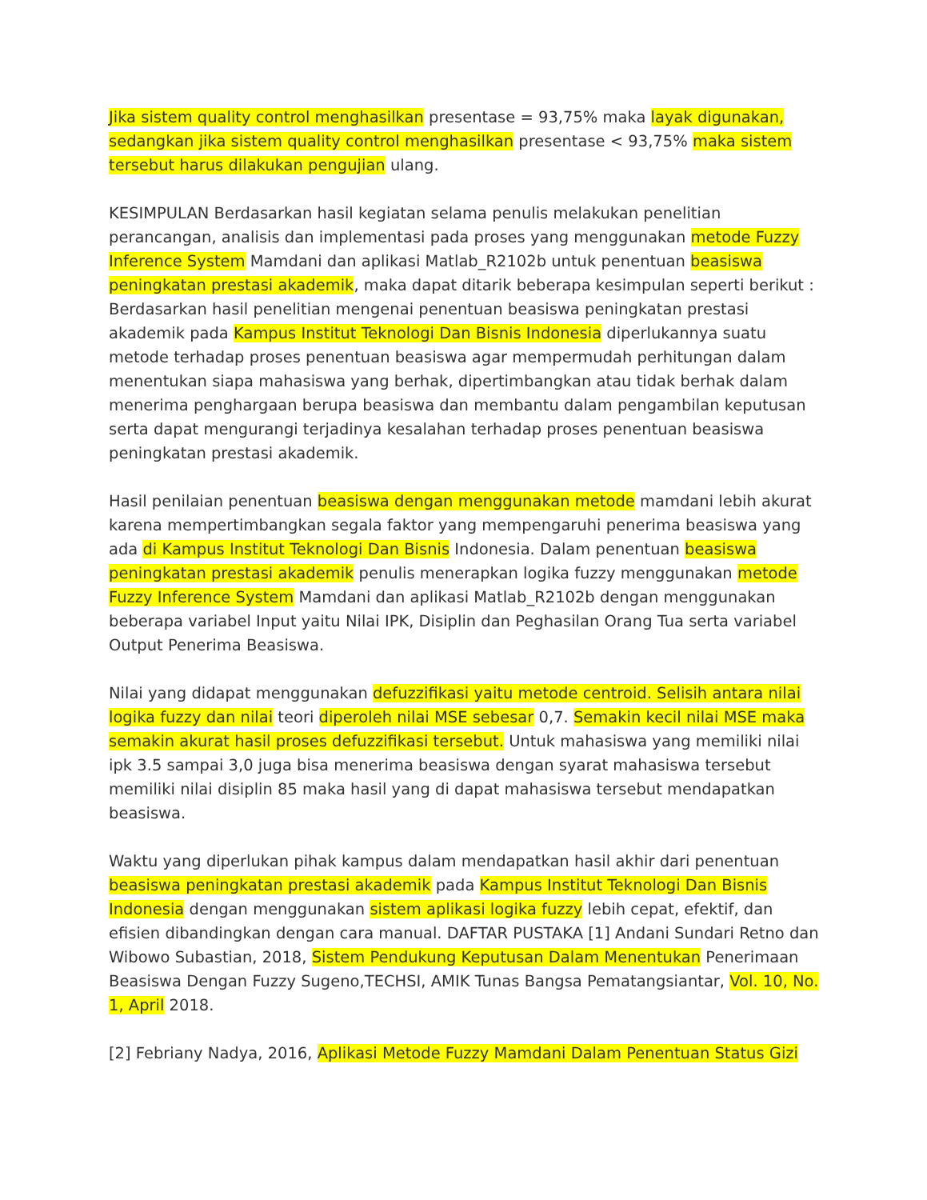Jika sistem quality control menghasilkan presentase = 93,75% maka layak digunakan, sedangkan jika sistem quality control menghasilkan presentase < 93,75% maka sistem tersebut harus dilakukan pengujian ulang.
KESIMPULAN Berdasarkan hasil kegiatan selama penulis melakukan penelitian perancangan, analisis dan implementasi pada proses yang menggunakan metode Fuzzy Inference System Mamdani dan aplikasi Matlab_R2102b untuk penentuan beasiswa peningkatan prestasi akademik, maka dapat ditarik beberapa kesimpulan seperti berikut : Berdasarkan hasil penelitian mengenai penentuan beasiswa peningkatan prestasi akademik pada Kampus Institut Teknologi Dan Bisnis Indonesia diperlukannya suatu metode terhadap proses penentuan beasiswa agar mempermudah perhitungan dalam menentukan siapa mahasiswa yang berhak, dipertimbangkan atau tidak berhak dalam menerima penghargaan berupa beasiswa dan membantu dalam pengambilan keputusan serta dapat mengurangi terjadinya kesalahan terhadap proses penentuan beasiswa peningkatan prestasi akademik.
Hasil penilaian penentuan beasiswa dengan menggunakan metode mamdani lebih akurat karena mempertimbangkan segala faktor yang mempengaruhi penerima beasiswa yang ada di Kampus Institut Teknologi Dan Bisnis Indonesia. Dalam penentuan beasiswa peningkatan prestasi akademik penulis menerapkan logika fuzzy menggunakan metode Fuzzy Inference System Mamdani dan aplikasi Matlab_R2102b dengan menggunakan beberapa variabel Input yaitu Nilai IPK, Disiplin dan Peghasilan Orang Tua serta variabel Output Penerima Beasiswa.
Nilai yang didapat menggunakan defuzzifikasi yaitu metode centroid. Selisih antara nilai logika fuzzy dan nilai teori diperoleh nilai MSE sebesar 0,7. Semakin kecil nilai MSE maka semakin akurat hasil proses defuzzifikasi tersebut. Untuk mahasiswa yang memiliki nilai ipk 3.5 sampai 3,0 juga bisa menerima beasiswa dengan syarat mahasiswa tersebut memiliki nilai disiplin 85 maka hasil yang di dapat mahasiswa tersebut mendapatkan beasiswa.
Waktu yang diperlukan pihak kampus dalam mendapatkan hasil akhir dari penentuan beasiswa peningkatan prestasi akademik pada Kampus Institut Teknologi Dan Bisnis Indonesia dengan menggunakan sistem aplikasi logika fuzzy lebih cepat, efektif, dan efisien dibandingkan dengan cara manual. DAFTAR PUSTAKA [1] Andani Sundari Retno dan Wibowo Subastian, 2018, Sistem Pendukung Keputusan Dalam Menentukan Penerimaan Beasiswa Dengan Fuzzy Sugeno,TECHSI, AMIK Tunas Bangsa Pematangsiantar, Vol. 10, No. 1, April 2018.
[2] Febriany Nadya, 2016, Aplikasi Metode Fuzzy Mamdani Dalam Penentuan Status Gizi